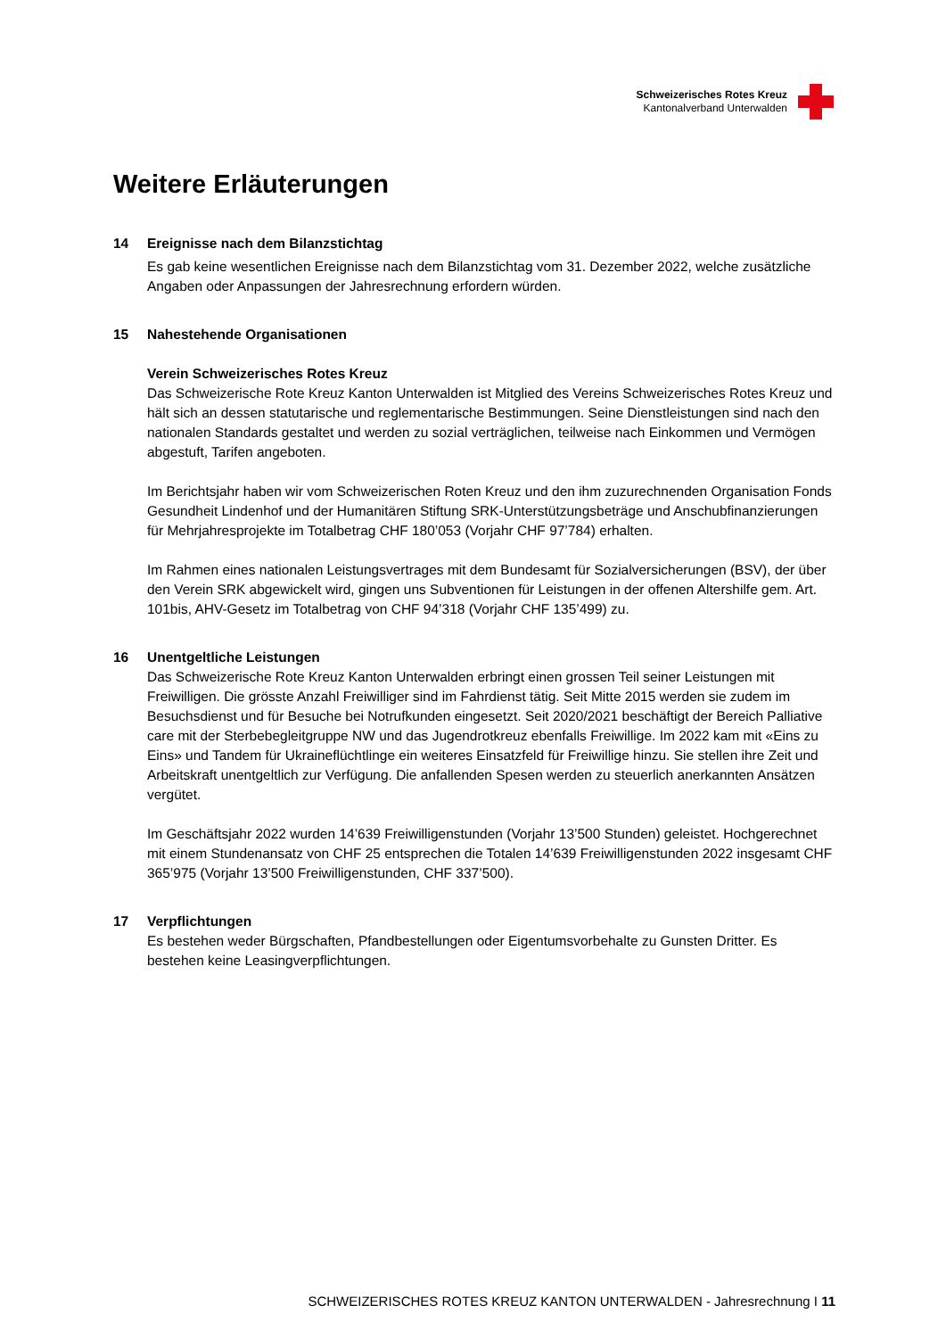Schweizerisches Rotes Kreuz
Kantonalverband Unterwalden
Weitere Erläuterungen
14 Ereignisse nach dem Bilanzstichtag
Es gab keine wesentlichen Ereignisse nach dem Bilanzstichtag vom 31. Dezember 2022, welche zusätzliche Angaben oder Anpassungen der Jahresrechnung erfordern würden.
15 Nahestehende Organisationen
Verein Schweizerisches Rotes Kreuz
Das Schweizerische Rote Kreuz Kanton Unterwalden ist Mitglied des Vereins Schweizerisches Rotes Kreuz und hält sich an dessen statutarische und reglementarische Bestimmungen. Seine Dienstleistungen sind nach den nationalen Standards gestaltet und werden zu sozial verträglichen, teilweise nach Einkommen und Vermögen abgestuft, Tarifen angeboten.
Im Berichtsjahr haben wir vom Schweizerischen Roten Kreuz und den ihm zuzurechnenden Organisation Fonds Gesundheit Lindenhof und der Humanitären Stiftung SRK-Unterstützungsbeträge und Anschubfinanzierungen für Mehrjahresprojekte im Totalbetrag CHF 180’053 (Vorjahr CHF 97’784) erhalten.
Im Rahmen eines nationalen Leistungsvertrages mit dem Bundesamt für Sozialversicherungen (BSV), der über den Verein SRK abgewickelt wird, gingen uns Subventionen für Leistungen in der offenen Altershilfe gem. Art. 101bis, AHV-Gesetz im Totalbetrag von CHF 94’318 (Vorjahr CHF 135’499) zu.
16 Unentgeltliche Leistungen
Das Schweizerische Rote Kreuz Kanton Unterwalden erbringt einen grossen Teil seiner Leistungen mit Freiwilligen. Die grösste Anzahl Freiwilliger sind im Fahrdienst tätig. Seit Mitte 2015 werden sie zudem im Besuchsdienst und für Besuche bei Notrufkunden eingesetzt. Seit 2020/2021 beschäftigt der Bereich Palliative care mit der Sterbebegleitgruppe NW und das Jugendrotkreuz ebenfalls Freiwillige. Im 2022 kam mit «Eins zu Eins» und Tandem für Ukraineflüchtlinge ein weiteres Einsatzfeld für Freiwillige hinzu. Sie stellen ihre Zeit und Arbeitskraft unentgeltlich zur Verfügung. Die anfallenden Spesen werden zu steuerlich anerkannten Ansätzen vergütet.
Im Geschäftsjahr 2022 wurden 14’639 Freiwilligenstunden (Vorjahr 13’500 Stunden) geleistet. Hochgerechnet mit einem Stundenansatz von CHF 25 entsprechen die Totalen 14’639 Freiwilligenstunden 2022 insgesamt CHF 365’975 (Vorjahr 13’500 Freiwilligenstunden, CHF 337’500).
17 Verpflichtungen
Es bestehen weder Bürgschaften, Pfandbestellungen oder Eigentumsvorbehalte zu Gunsten Dritter. Es bestehen keine Leasingverpflichtungen.
SCHWEIZERISCHES ROTES KREUZ KANTON UNTERWALDEN - Jahresrechnung I 11